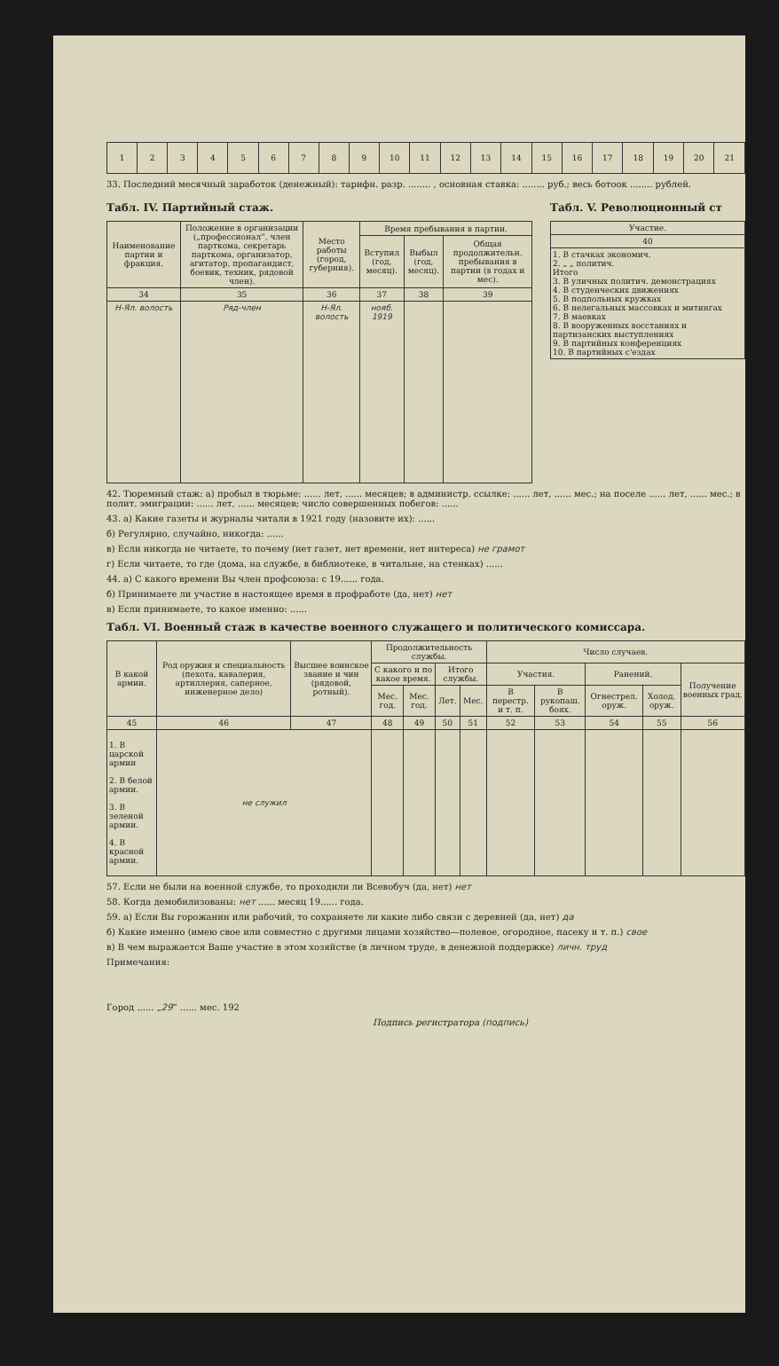| 1 | 2 | 3 | 4 | 5 | 6 | 7 | 8 | 9 | 10 | 11 | 12 | 13 | 14 | 15 | 16 | 17 | 18 | 19 | 20 | 21 |
33. Последний месячный заработок (денежный): тарифн. разр. ........ , основная ставка: ........ руб.; весь ботоок ........ рублей.
Табл. IV. Партийный стаж.
| Наименование партии и фракция. | Положение в организации („профессионал“, член парткома, секретарь парткома, организатор, агитатор, пропагандист, боевик, техник, рядовой член). | Место работы (город, губерния). | Время пребывания в партии. | | |
| --- | --- | --- | --- | --- | --- |
| | | | Вступил (год, месяц). | Выбыл (год, месяц). | Общая продолжительн. пребывания в партии (в годах и мес). |
| 34 | 35 | 36 | 37 | 38 | 39 |
| Н-Ял. волость | Ряд-член | Н-Ял. волость | нояб. 1919 | | |
Табл. V. Революционный ст
| Участие. |
| --- |
| 40 |
| 1. В стачках экономич. 2. „ „ политич. Итого 3. В уличных политич. демонстрациях 4. В студенческих движениях 5. В подпольных кружках 6. В нелегальных массовках и митингах 7. В маевках 8. В вооруженных восстаниях и партизанских выступлениях 9. В партийных конференциях 10. В партийных с'ездах |
42. Тюремный стаж: а) пробыл в тюрьме: ...... лет, ...... месяцев; в администр. ссылке: ...... лет, ...... мес.; на поселе ...... лет, ...... мес.; в полит. эмиграции: ...... лет, ...... месяцев; число совершенных побегов: ......
43. а) Какие газеты и журналы читали в 1921 году (назовите их): ......
б) Регулярно, случайно, никогда: ......
в) Если никогда не читаете, то почему (нет газет, нет времени, нет интереса) не грамот
г) Если читаете, то где (дома, на службе, в библиотеке, в читальне, на стенках) ......
44. а) С какого времени Вы член профсоюза: с 19...... года.
б) Принимаете ли участие в настоящее время в профработе (да, нет) нет
в) Если принимаете, то какое именно: ......
Табл. VI. Военный стаж в качестве военного служащего и политического комиссара.
| В какой армии. | Род оружия и специальность (пехота, кавалерия, артиллерия, саперное, инженерное дело) | Высшее воинское звание и чин (рядовой, ротный). | Продолжительность службы. | | | | Число случаев. | | | | |
| --- | --- | --- | --- | --- | --- | --- | --- | --- | --- | --- | --- |
| | | | С какого и по какое время. | | Итого службы. | | Участия. | | Ранений. | | Получение военных град. |
| | | | Мес. год. | Мес. год. | Лет. | Мес. | В перестр. и т. п. | В рукопаш. боях. | Огнестрел. оруж. | Холод. оруж. | |
| 45 | 46 | 47 | 48 | 49 | 50 | 51 | 52 | 53 | 54 | 55 | 56 |
| 1. В царской армии 2. В белой армии. 3. В зеленой армии. 4. В красной армии. | не служил | | | | | | | | | | |
57. Если не были на военной службе, то проходили ли Всевобуч (да, нет) нет
58. Когда демобилизованы: нет ...... месяц 19...... года.
59. а) Если Вы горожанин или рабочий, то сохраняете ли какие либо связи с деревней (да, нет) да
б) Какие именно (имею свое или совместно с другими лицами хозяйство—полевое, огородное, пасеку и т. п.) свое
в) В чем выражается Ваше участие в этом хозяйстве (в личном труде, в денежной поддержке) личн. труд
Примечания:
Город ...... „29“ ...... мес. 192
Подпись регистратора (подпись)